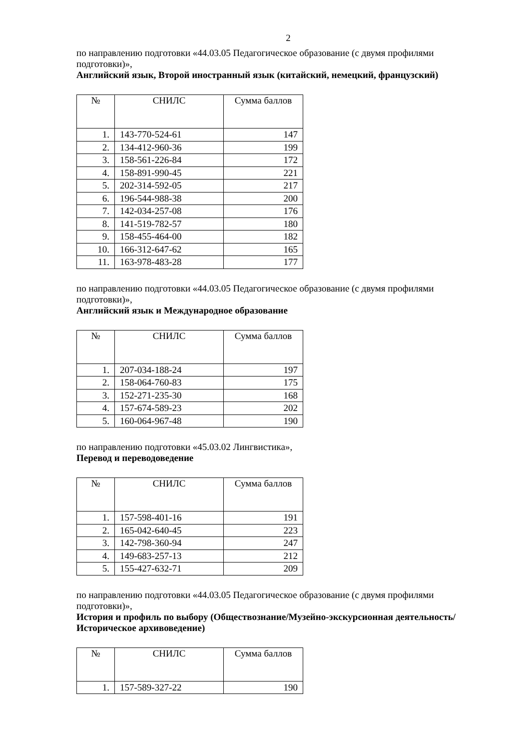2
по направлению подготовки «44.03.05 Педагогическое образование (с двумя профилями подготовки)»,
Английский язык, Второй иностранный язык (китайский, немецкий, французский)
| № | СНИЛС | Сумма баллов |
| --- | --- | --- |
| 1. | 143-770-524-61 | 147 |
| 2. | 134-412-960-36 | 199 |
| 3. | 158-561-226-84 | 172 |
| 4. | 158-891-990-45 | 221 |
| 5. | 202-314-592-05 | 217 |
| 6. | 196-544-988-38 | 200 |
| 7. | 142-034-257-08 | 176 |
| 8. | 141-519-782-57 | 180 |
| 9. | 158-455-464-00 | 182 |
| 10. | 166-312-647-62 | 165 |
| 11. | 163-978-483-28 | 177 |
по направлению подготовки «44.03.05 Педагогическое образование (с двумя профилями подготовки)»,
Английский язык и Международное образование
| № | СНИЛС | Сумма баллов |
| --- | --- | --- |
| 1. | 207-034-188-24 | 197 |
| 2. | 158-064-760-83 | 175 |
| 3. | 152-271-235-30 | 168 |
| 4. | 157-674-589-23 | 202 |
| 5. | 160-064-967-48 | 190 |
по направлению подготовки «45.03.02 Лингвистика»,
Перевод и переводоведение
| № | СНИЛС | Сумма баллов |
| --- | --- | --- |
| 1. | 157-598-401-16 | 191 |
| 2. | 165-042-640-45 | 223 |
| 3. | 142-798-360-94 | 247 |
| 4. | 149-683-257-13 | 212 |
| 5. | 155-427-632-71 | 209 |
по направлению подготовки «44.03.05 Педагогическое образование (с двумя профилями подготовки)»,
История и профиль по выбору (Обществознание/Музейно-экскурсионная деятельность/Историческое архивоведение)
| № | СНИЛС | Сумма баллов |
| --- | --- | --- |
| 1. | 157-589-327-22 | 190 |